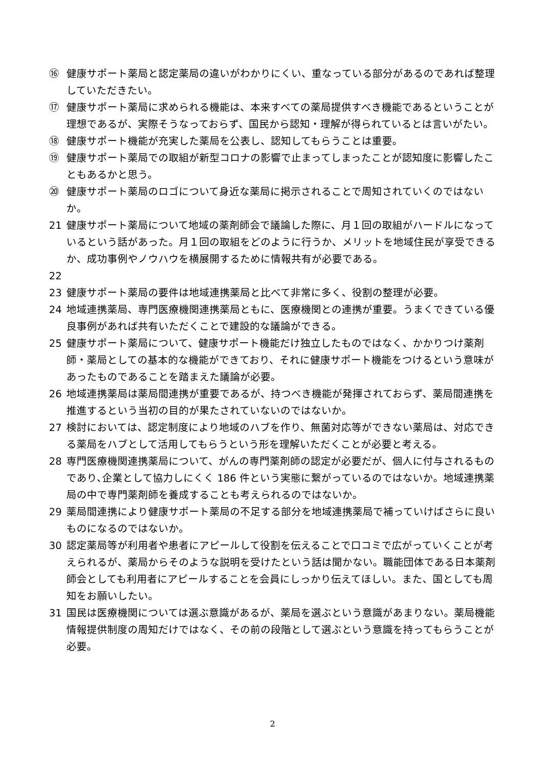⑯ 健康サポート薬局と認定薬局の違いがわかりにくい、重なっている部分があるのであれば整理していただきたい。
⑰ 健康サポート薬局に求められる機能は、本来すべての薬局提供すべき機能であるということが理想であるが、実際そうなっておらず、国民から認知・理解が得られているとは言いがたい。
⑱ 健康サポート機能が充実した薬局を公表し、認知してもらうことは重要。
⑲ 健康サポート薬局での取組が新型コロナの影響で止まってしまったことが認知度に影響したこともあるかと思う。
⑳ 健康サポート薬局のロゴについて身近な薬局に掲示されることで周知されていくのではないか。
21 健康サポート薬局について地域の薬剤師会で議論した際に、月１回の取組がハードルになっているという話があった。月１回の取組をどのように行うか、メリットを地域住民が享受できるか、成功事例やノウハウを横展開するために情報共有が必要である。
22
23 健康サポート薬局の要件は地域連携薬局と比べて非常に多く、役割の整理が必要。
24 地域連携薬局、専門医療機関連携薬局ともに、医療機関との連携が重要。うまくできている優良事例があれば共有いただくことで建設的な議論ができる。
25 健康サポート薬局について、健康サポート機能だけ独立したものではなく、かかりつけ薬剤師・薬局としての基本的な機能ができており、それに健康サポート機能をつけるという意味があったものであることを踏まえた議論が必要。
26 地域連携薬局は薬局間連携が重要であるが、持つべき機能が発揮されておらず、薬局間連携を推進するという当初の目的が果たされていないのではないか。
27 検討においては、認定制度により地域のハブを作り、無菌対応等ができない薬局は、対応できる薬局をハブとして活用してもらうという形を理解いただくことが必要と考える。
28 専門医療機関連携薬局について、がんの専門薬剤師の認定が必要だが、個人に付与されるものであり､企業として協力しにくく 186 件という実態に繋がっているのではないか。地域連携薬局の中で専門薬剤師を養成することも考えられるのではないか。
29 薬局間連携により健康サポート薬局の不足する部分を地域連携薬局で補っていけばさらに良いものになるのではないか。
30 認定薬局等が利用者や患者にアピールして役割を伝えることで口コミで広がっていくことが考えられるが、薬局からそのような説明を受けたという話は聞かない。職能団体である日本薬剤師会としても利用者にアピールすることを会員にしっかり伝えてほしい。また、国としても周知をお願いしたい。
31 国民は医療機関については選ぶ意識があるが、薬局を選ぶという意識があまりない。薬局機能情報提供制度の周知だけではなく、その前の段階として選ぶという意識を持ってもらうことが必要。
2